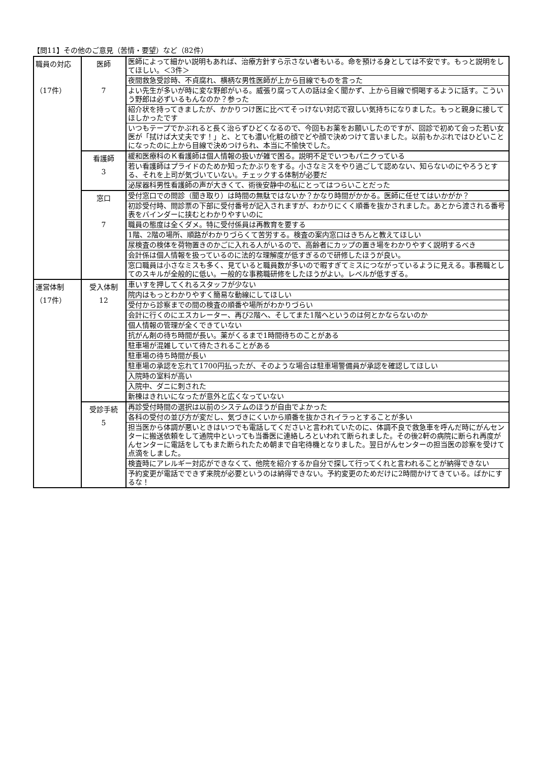【問11】その他のご意見（苦情・要望）など（82件）
| 職員の対応 （17件） | 医師 7 | 医師によって細かい説明もあれば、治療方針すら示さない者もいる。命を預ける身としては不安です。もっと説明をしてほしい。＜3件＞ |
| | | 夜間救急受診時、不貞腐れ、横柄な男性医師が上から目線でものを言った |
| | | よい先生が多いが時に変な野郎がいる。威張り腐って人の話は全く聞かず、上から目線で恫喝するように話す。こういう野郎は必ずいるもんなのか？参った |
| | | 紹介状を持ってきましたが、かかりつけ医に比べてそっけない対応で寂しい気持ちになりました。もっと親身に接してほしかったです |
| | | いつもテープでかぶれると長く治らずひどくなるので、今回もお薬をお願いしたのですが、回診で初めて会った若い女医が「拭けば大丈夫です！」と、とても濃い化粧の顔でどや顔で決めつけて言いました。以前もかぶれではひどいことになったのに上から目線で決めつけられ、本当に不愉快でした。 |
| | 看護師 3 | 緩和医療科のＫ看護師は個人情報の扱いが雑で困る。説明不足でいつもパニクっている |
| | | 若い看護師はプライドのためか知ったかぶりをする。小さなミスをやり過ごして認めない、知らないのにやろうとする、それを上司が気づいていない。チェックする体制が必要だ |
| | | 泌尿器科男性看護師の声が大きくて、術後安静中の私にとってはつらいことだった |
| | 窓口 7 | 受付窓口での問診（聞き取り）は時間の無駄ではないか？かなり時間がかかる。医師に任せてはいかがか？ |
| | | 初診受付時、問診票の下部に受付番号が記入されますが、わかりにくく順番を抜かされました。あとから渡される番号表をバインダーに挟むとわかりやすいのに |
| | | 職員の態度は全くダメ。特に受付係員は再教育を要する |
| | | 1階、2階の場所、順路がわかりづらくて苦労する。検査の案内窓口はきちんと教えてほしい |
| | | 尿検査の検体を荷物置きのかごに入れる人がいるので、高齢者にカップの置き場をわかりやすく説明するべき |
| | | 会計係は個人情報を扱っているのに法的な理解度が低すぎるので研修したほうが良い。 |
| | | 窓口職員は小さなミスも多く、見ていると職員数が多いので暇すぎてミスにつながっているように見える。事務職としてのスキルが全般的に低い。一般的な事務職研修をしたほうがよい。レベルが低すぎる。 |
| 運営体制 （17件） | 受入体制 12 | 車いすを押してくれるスタッフが少ない |
| | | 院内はもっとわかりやすく簡易な動線にしてほしい |
| | | 受付から診察までの間の検査の順番や場所がわかりづらい |
| | | 会計に行くのにエスカレーター、再び2階へ、そしてまた1階へというのは何とかならないのか |
| | | 個人情報の管理が全くできていない |
| | | 抗がん剤の待ち時間が長い。薬がくるまで1時間待ちのことがある |
| | | 駐車場が混雑していて待たされることがある |
| | | 駐車場の待ち時間が長い |
| | | 駐車場の承認を忘れて1700円払ったが、そのような場合は駐車場警備員が承認を確認してほしい |
| | | 入院時の室料が高い |
| | | 入院中、ダニに刺された |
| | | 新棟はきれいになったが意外と広くなっていない |
| | 受診手続 5 | 再診受付時間の選択は以前のシステムのほうが自由でよかった |
| | | 各科の受付の並び方が変だし、気づきにくいから順番を抜かされイラっとすることが多い |
| | | 担当医から体調が悪いときはいつでも電話してくださいと言われていたのに、体調不良で救急車を呼んだ時にがんセンターに搬送依頼をして通院中といっても当番医に連絡しろといわれて断られました。その後2軒の病院に断られ再度がんセンターに電話をしてもまた断られたため朝まで自宅待機となりました。翌日がんセンターの担当医の診察を受けて点滴をしました。 |
| | | 検査時にアレルギー対応ができなくて、他院を紹介するか自分で探して行ってくれと言われることが納得できない |
| | | 予約変更が電話でできず来院が必要というのは納得できない。予約変更のためだけに2時間かけてきている。ばかにするな！ |